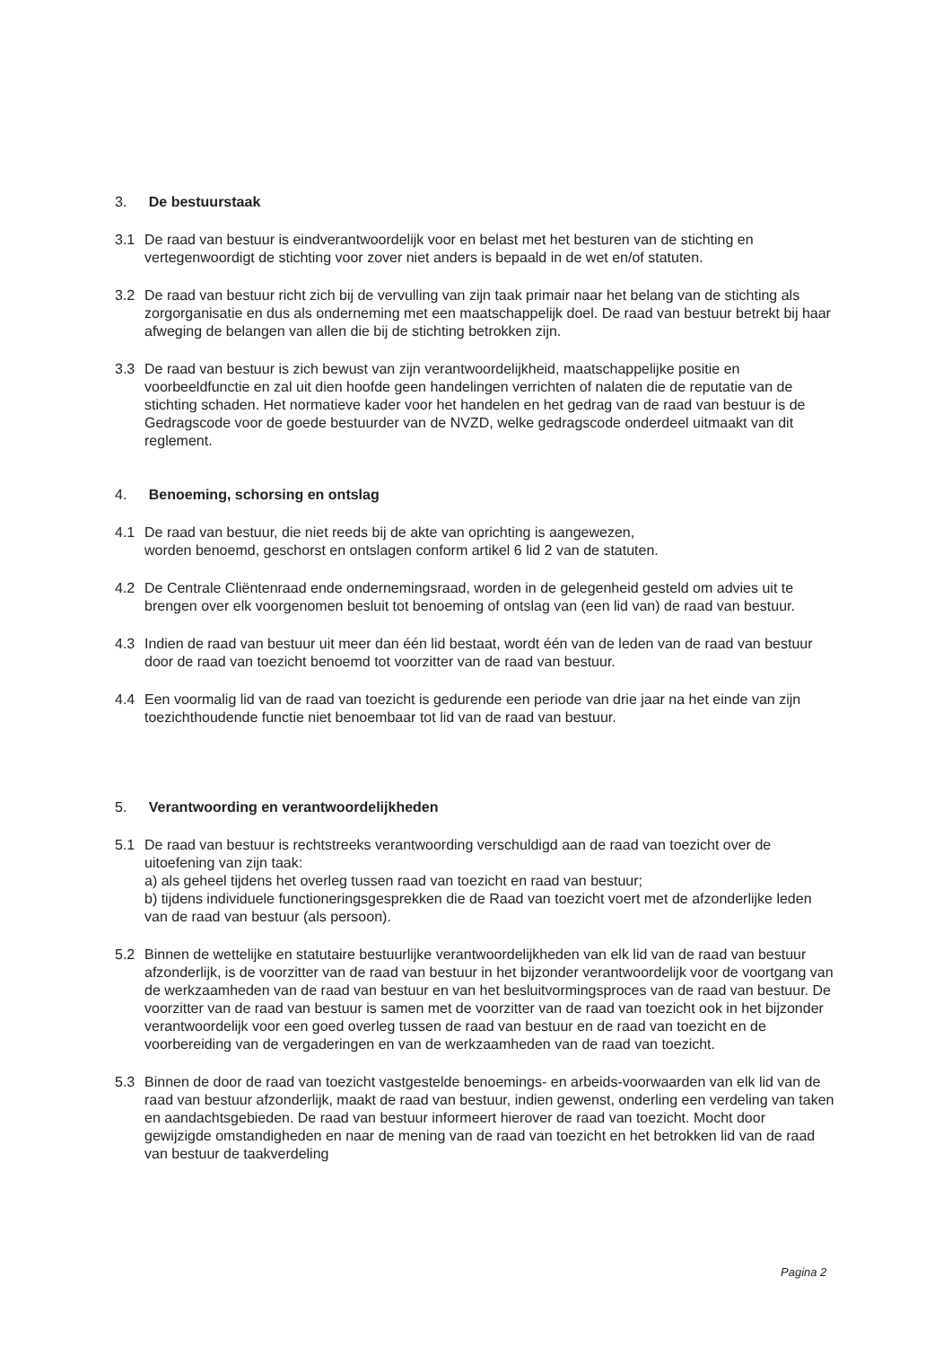3. De bestuurstaak
3.1 De raad van bestuur is eindverantwoordelijk voor en belast met het besturen van de stichting en vertegenwoordigt de stichting voor zover niet anders is bepaald in de wet en/of statuten.
3.2 De raad van bestuur richt zich bij de vervulling van zijn taak primair naar het belang van de stichting als zorgorganisatie en dus als onderneming met een maatschappelijk doel. De raad van bestuur betrekt bij haar afweging de belangen van allen die bij de stichting betrokken zijn.
3.3 De raad van bestuur is zich bewust van zijn verantwoordelijkheid, maatschappelijke positie en voorbeeldfunctie en zal uit dien hoofde geen handelingen verrichten of nalaten die de reputatie van de stichting schaden. Het normatieve kader voor het handelen en het gedrag van de raad van bestuur is de Gedragscode voor de goede bestuurder van de NVZD, welke gedragscode onderdeel uitmaakt van dit reglement.
4. Benoeming, schorsing en ontslag
4.1 De raad van bestuur, die niet reeds bij de akte van oprichting is aangewezen,
worden benoemd, geschorst en ontslagen conform artikel 6 lid 2 van de statuten.
4.2 De Centrale Cliëntenraad ende ondernemingsraad, worden in de gelegenheid gesteld om advies uit te brengen over elk voorgenomen besluit tot benoeming of ontslag van (een lid van) de raad van bestuur.
4.3 Indien de raad van bestuur uit meer dan één lid bestaat, wordt één van de leden van de raad van bestuur door de raad van toezicht benoemd tot voorzitter van de raad van bestuur.
4.4 Een voormalig lid van de raad van toezicht is gedurende een periode van drie jaar na het einde van zijn toezichthoudende functie niet benoembaar tot lid van de raad van bestuur.
5. Verantwoording en verantwoordelijkheden
5.1 De raad van bestuur is rechtstreeks verantwoording verschuldigd aan de raad van toezicht over de uitoefening van zijn taak:
a) als geheel tijdens het overleg tussen raad van toezicht en raad van bestuur;
b) tijdens individuele functioneringsgesprekken die de Raad van toezicht voert met de afzonderlijke leden van de raad van bestuur (als persoon).
5.2 Binnen de wettelijke en statutaire bestuurlijke verantwoordelijkheden van elk lid van de raad van bestuur afzonderlijk, is de voorzitter van de raad van bestuur in het bijzonder verantwoordelijk voor de voortgang van de werkzaamheden van de raad van bestuur en van het besluitvormingsproces van de raad van bestuur. De voorzitter van de raad van bestuur is samen met de voorzitter van de raad van toezicht ook in het bijzonder verantwoordelijk voor een goed overleg tussen de raad van bestuur en de raad van toezicht en de voorbereiding van de vergaderingen en van de werkzaamheden van de raad van toezicht.
5.3 Binnen de door de raad van toezicht vastgestelde benoemings- en arbeids-voorwaarden van elk lid van de raad van bestuur afzonderlijk, maakt de raad van bestuur, indien gewenst, onderling een verdeling van taken en aandachtsgebieden. De raad van bestuur informeert hierover de raad van toezicht. Mocht door gewijzigde omstandigheden en naar de mening van de raad van toezicht en het betrokken lid van de raad van bestuur de taakverdeling
Pagina 2